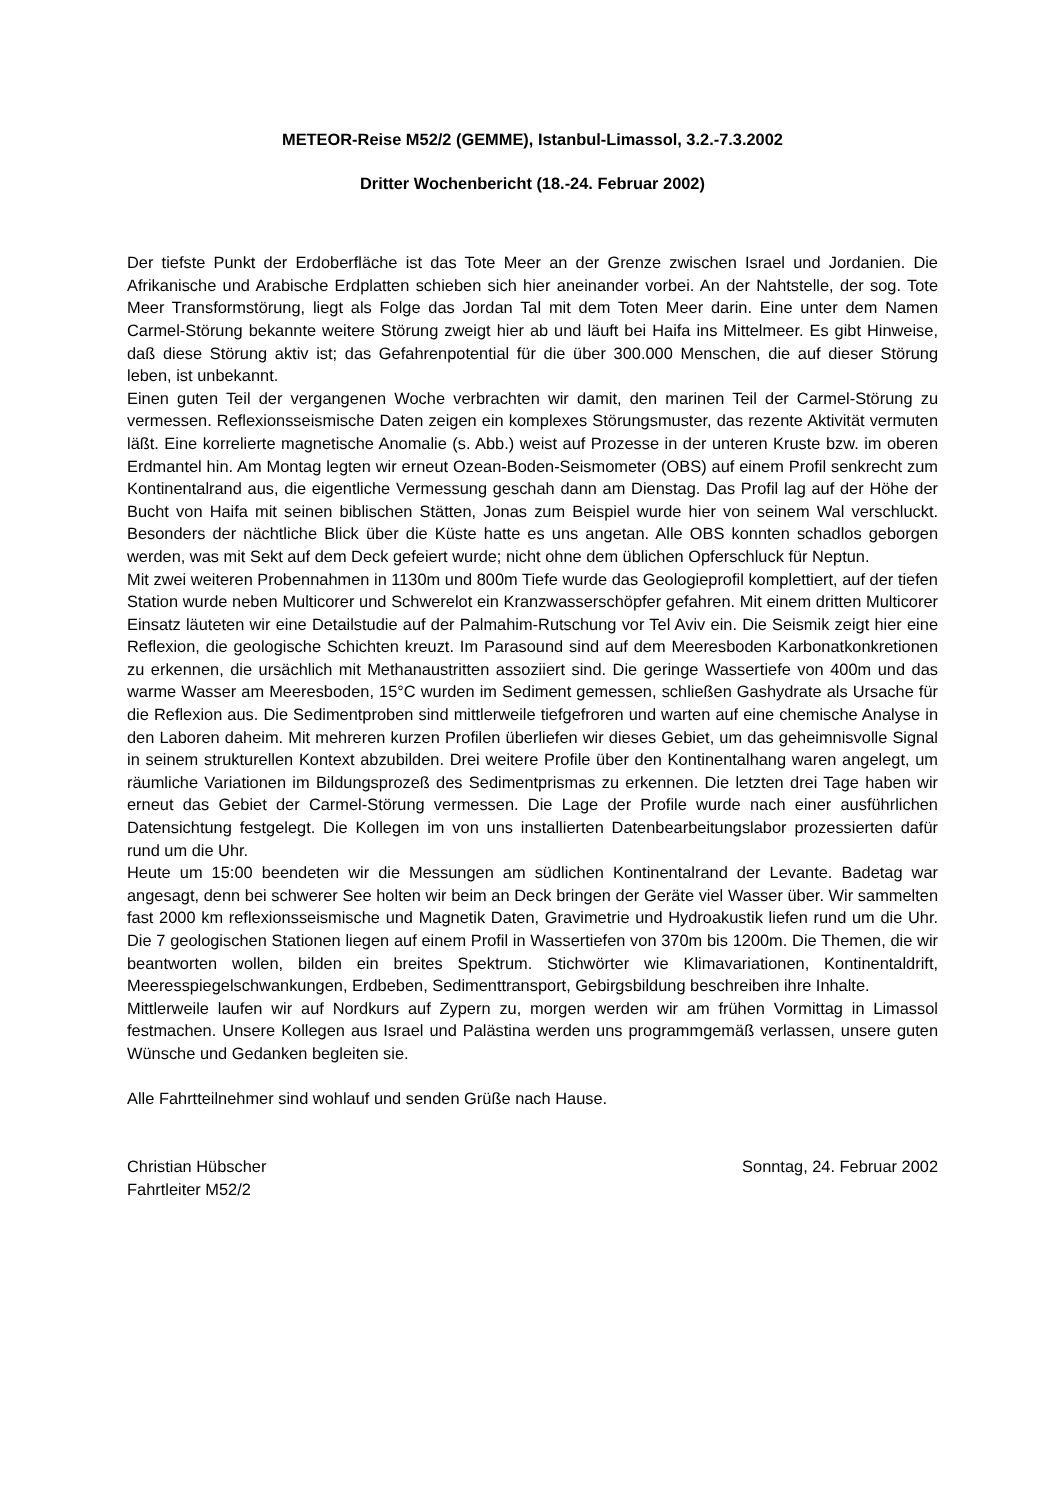METEOR-Reise M52/2 (GEMME), Istanbul-Limassol, 3.2.-7.3.2002
Dritter Wochenbericht (18.-24. Februar 2002)
Der tiefste Punkt der Erdoberfläche ist das Tote Meer an der Grenze zwischen Israel und Jordanien. Die Afrikanische und Arabische Erdplatten schieben sich hier aneinander vorbei. An der Nahtstelle, der sog. Tote Meer Transformstörung, liegt als Folge das Jordan Tal mit dem Toten Meer darin. Eine unter dem Namen Carmel-Störung bekannte weitere Störung zweigt hier ab und läuft bei Haifa ins Mittelmeer. Es gibt Hinweise, daß diese Störung aktiv ist; das Gefahrenpotential für die über 300.000 Menschen, die auf dieser Störung leben, ist unbekannt.
Einen guten Teil der vergangenen Woche verbrachten wir damit, den marinen Teil der Carmel-Störung zu vermessen. Reflexionsseismische Daten zeigen ein komplexes Störungsmuster, das rezente Aktivität vermuten läßt. Eine korrelierte magnetische Anomalie (s. Abb.) weist auf Prozesse in der unteren Kruste bzw. im oberen Erdmantel hin. Am Montag legten wir erneut Ozean-Boden-Seismometer (OBS) auf einem Profil senkrecht zum Kontinentalrand aus, die eigentliche Vermessung geschah dann am Dienstag. Das Profil lag auf der Höhe der Bucht von Haifa mit seinen biblischen Stätten, Jonas zum Beispiel wurde hier von seinem Wal verschluckt. Besonders der nächtliche Blick über die Küste hatte es uns angetan. Alle OBS konnten schadlos geborgen werden, was mit Sekt auf dem Deck gefeiert wurde; nicht ohne dem üblichen Opferschluck für Neptun.
Mit zwei weiteren Probennahmen in 1130m und 800m Tiefe wurde das Geologieprofil komplettiert, auf der tiefen Station wurde neben Multicorer und Schwerelot ein Kranzwasserschöpfer gefahren. Mit einem dritten Multicorer Einsatz läuteten wir eine Detailstudie auf der Palmahim-Rutschung vor Tel Aviv ein. Die Seismik zeigt hier eine Reflexion, die geologische Schichten kreuzt. Im Parasound sind auf dem Meeresboden Karbonatkonkretionen zu erkennen, die ursächlich mit Methanaustritten assoziiert sind. Die geringe Wassertiefe von 400m und das warme Wasser am Meeresboden, 15°C wurden im Sediment gemessen, schließen Gashydrate als Ursache für die Reflexion aus. Die Sedimentproben sind mittlerweile tiefgefroren und warten auf eine chemische Analyse in den Laboren daheim. Mit mehreren kurzen Profilen überliefen wir dieses Gebiet, um das geheimnisvolle Signal in seinem strukturellen Kontext abzubilden. Drei weitere Profile über den Kontinentalhang waren angelegt, um räumliche Variationen im Bildungsprozeß des Sedimentprismas zu erkennen. Die letzten drei Tage haben wir erneut das Gebiet der Carmel-Störung vermessen. Die Lage der Profile wurde nach einer ausführlichen Datensichtung festgelegt. Die Kollegen im von uns installierten Datenbearbeitungslabor prozessierten dafür rund um die Uhr.
Heute um 15:00 beendeten wir die Messungen am südlichen Kontinentalrand der Levante. Badetag war angesagt, denn bei schwerer See holten wir beim an Deck bringen der Geräte viel Wasser über. Wir sammelten fast 2000 km reflexionsseismische und Magnetik Daten, Gravimetrie und Hydroakustik liefen rund um die Uhr. Die 7 geologischen Stationen liegen auf einem Profil in Wassertiefen von 370m bis 1200m. Die Themen, die wir beantworten wollen, bilden ein breites Spektrum. Stichwörter wie Klimavariationen, Kontinentaldrift, Meeresspiegelschwankungen, Erdbeben, Sedimenttransport, Gebirgsbildung beschreiben ihre Inhalte.
Mittlerweile laufen wir auf Nordkurs auf Zypern zu, morgen werden wir am frühen Vormittag in Limassol festmachen. Unsere Kollegen aus Israel und Palästina werden uns programmgemäß verlassen, unsere guten Wünsche und Gedanken begleiten sie.
Alle Fahrtteilnehmer sind wohlauf und senden Grüße nach Hause.
Christian Hübscher
Fahrtleiter M52/2
Sonntag, 24. Februar 2002